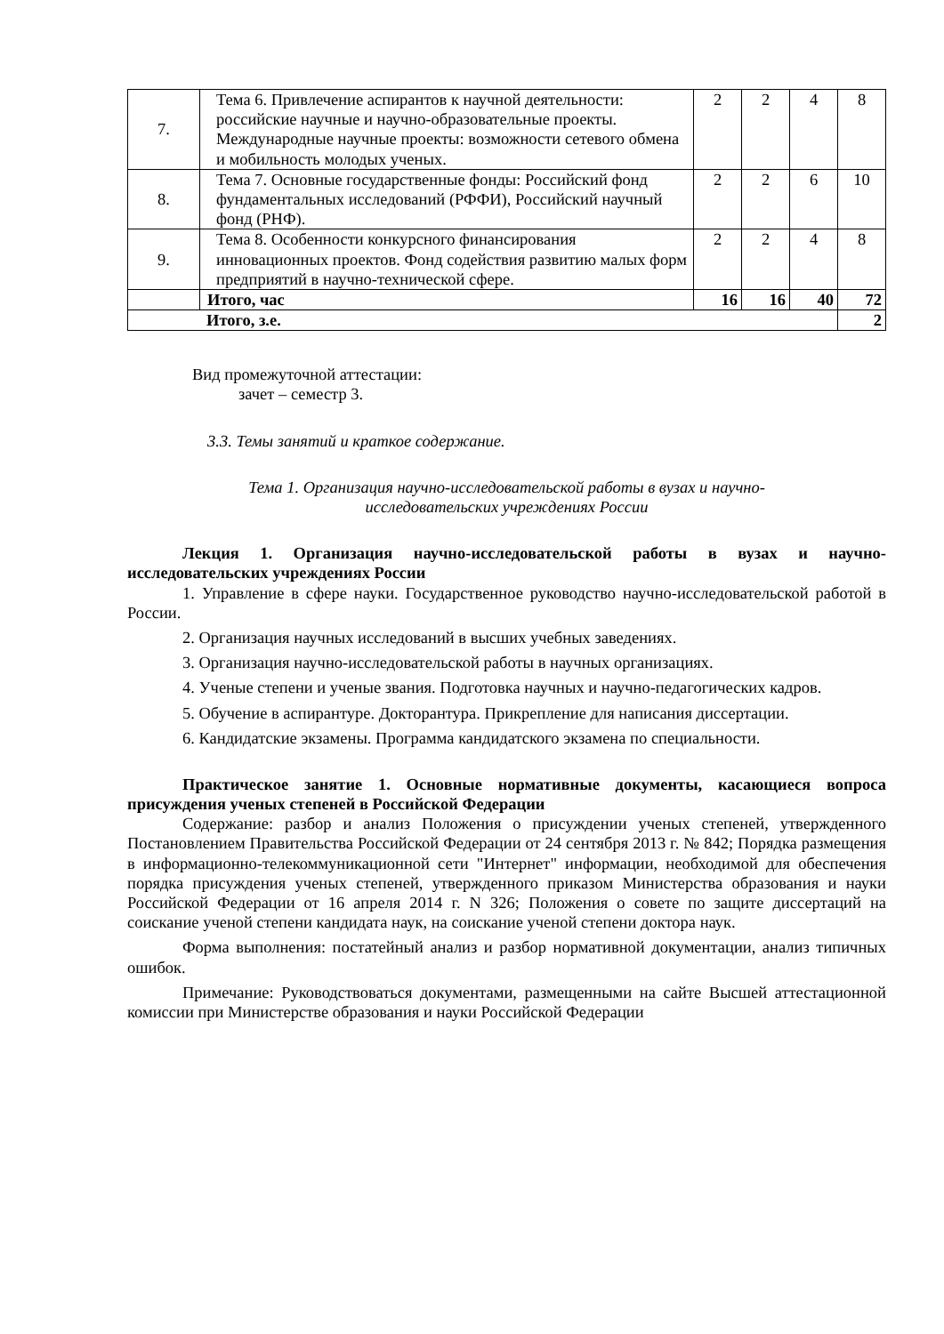| 7. | Тема 6. Привлечение аспирантов к научной деятельности: российские научные и научно-образовательные проекты. Международные научные проекты: возможности сетевого обмена и мобильность молодых ученых. | 2 | 2 | 4 | 8 |
| 8. | Тема 7. Основные государственные фонды: Российский фонд фундаментальных исследований (РФФИ), Российский научный фонд (РНФ). | 2 | 2 | 6 | 10 |
| 9. | Тема 8. Особенности конкурсного финансирования инновационных проектов. Фонд содействия развитию малых форм предприятий в научно-технической сфере. | 2 | 2 | 4 | 8 |
| | Итого, час | 16 | 16 | 40 | 72 |
| Итого, з.е. | | | | | 2 |
Вид промежуточной аттестации:
зачет – семестр 3.
3.3. Темы занятий и краткое содержание.
Тема 1. Организация научно-исследовательской работы в вузах и научно-
исследовательских учреждениях России
Лекция 1. Организация научно-исследовательской работы в вузах и научно-исследовательских учреждениях России
1. Управление в сфере науки. Государственное руководство научно-исследовательской работой в России.
2. Организация научных исследований в высших учебных заведениях.
3. Организация научно-исследовательской работы в научных организациях.
4. Ученые степени и ученые звания. Подготовка научных и научно-педагогических кадров.
5. Обучение в аспирантуре. Докторантура. Прикрепление для написания диссертации.
6. Кандидатские экзамены. Программа кандидатского экзамена по специальности.
Практическое занятие 1. Основные нормативные документы, касающиеся вопроса присуждения ученых степеней в Российской Федерации
Содержание: разбор и анализ Положения о присуждении ученых степеней, утвержденного Постановлением Правительства Российской Федерации от 24 сентября 2013 г. № 842; Порядка размещения в информационно-телекоммуникационной сети "Интернет" информации, необходимой для обеспечения порядка присуждения ученых степеней, утвержденного приказом Министерства образования и науки Российской Федерации от 16 апреля 2014 г. N 326; Положения о совете по защите диссертаций на соискание ученой степени кандидата наук, на соискание ученой степени доктора наук.
Форма выполнения: постатейный анализ и разбор нормативной документации, анализ типичных ошибок.
Примечание: Руководствоваться документами, размещенными на сайте Высшей аттестационной комиссии при Министерстве образования и науки Российской Федерации